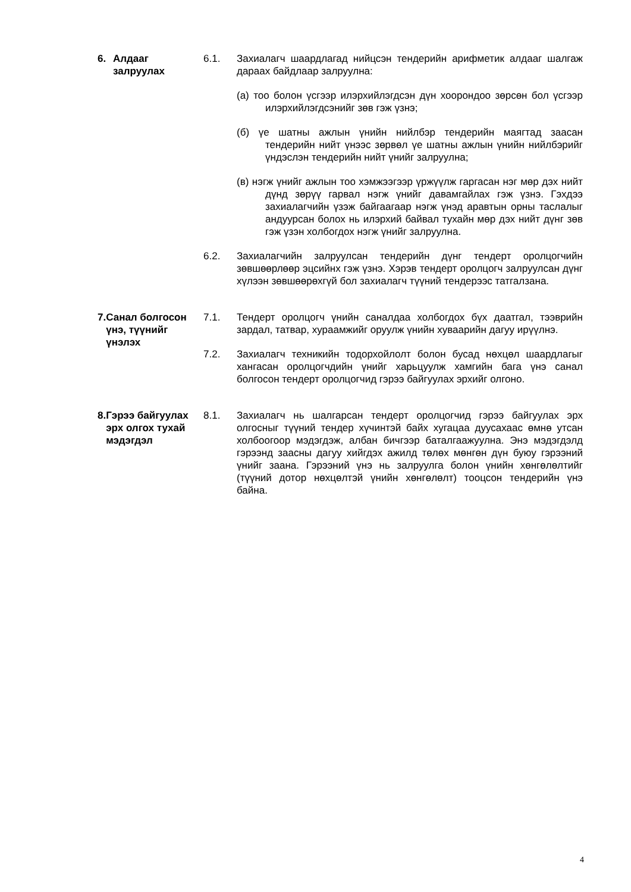6. Алдааг
залруулах
6.1. Захиалагч шаардлагад нийцсэн тендерийн арифметик алдааг шалгаж дараах байдлаар залруулна:
(а) тоо болон үсгээр илэрхийлэгдсэн дүн хоорондоо зөрсөн бол үсгээр илэрхийлэгдсэнийг зөв гэж үзнэ;
(б) үе шатны ажлын үнийн нийлбэр тендерийн маягтад заасан тендерийн нийт үнээс зөрвөл үе шатны ажлын үнийн нийлбэрийг үндэслэн тендерийн нийт үнийг залруулна;
(в) нэгж үнийг ажлын тоо хэмжээгээр үржүүлж гаргасан нэг мөр дэх нийт дүнд зөрүү гарвал нэгж үнийг давамгайлах гэж үзнэ. Гэхдээ захиалагчийн үзэж байгаагаар нэгж үнэд аравтын орны таслалыг андуурсан болох нь илэрхий байвал тухайн мөр дэх нийт дүнг зөв гэж үзэн холбогдох нэгж үнийг залруулна.
6.2. Захиалагчийн залруулсан тендерийн дүнг тендерт оролцогчийн зөвшөөрлөөр эцсийнх гэж үзнэ. Хэрэв тендерт оролцогч залруулсан дүнг хүлээн зөвшөөрөхгүй бол захиалагч түүний тендерээс татгалзана.
7. Санал болгосон үнэ, түүнийг үнэлэх
7.1. Тендерт оролцогч үнийн саналдаа холбогдох бүх даатгал, тээврийн зардал, татвар, хураамжийг оруулж үнийн хуваарийн дагуу ирүүлнэ.
7.2. Захиалагч техникийн тодорхойлолт болон бусад нөхцөл шаардлагыг хангасан оролцогчдийн үнийг харьцуулж хамгийн бага үнэ санал болгосон тендерт оролцогчид гэрээ байгуулах эрхийг олгоно.
8. Гэрээ байгуулах эрх олгох тухай мэдэгдэл
8.1. Захиалагч нь шалгарсан тендерт оролцогчид гэрээ байгуулах эрх олгосныг түүний тендер хүчинтэй байх хугацаа дуусахаас өмнө утсан холбоогоор мэдэгдэж, албан бичгээр баталгаажуулна. Энэ мэдэгдэлд гэрээнд заасны дагуу хийгдэх ажилд төлөх мөнгөн дүн буюу гэрээний үнийг заана. Гэрээний үнэ нь залруулга болон үнийн хөнгөлөлтийг (түүний дотор нөхцөлтэй үнийн хөнгөлөлт) тооцсон тендерийн үнэ байна.
4